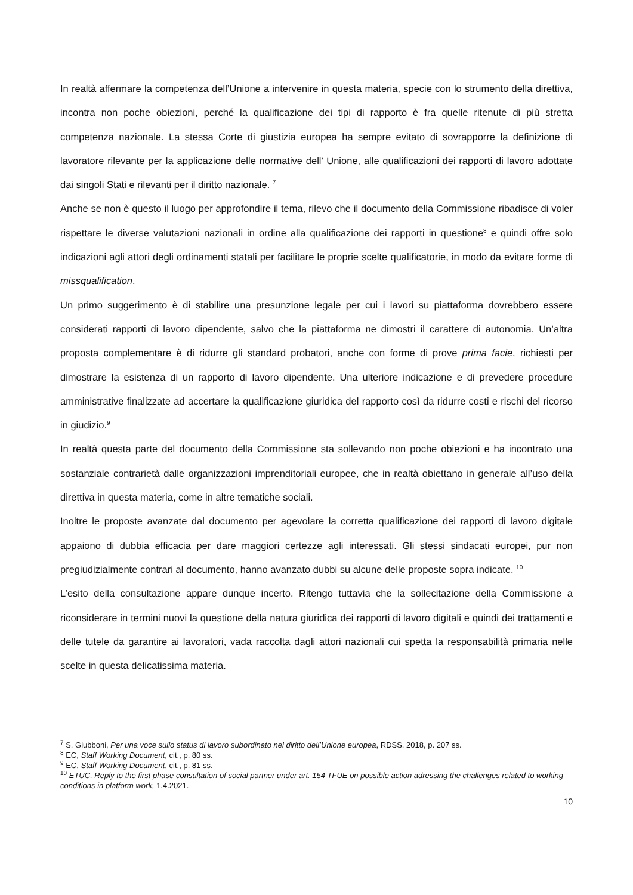In realtà affermare la competenza dell’Unione a intervenire in questa materia, specie con lo strumento della direttiva, incontra non poche obiezioni, perché la qualificazione dei tipi di rapporto è fra quelle ritenute di più stretta competenza nazionale. La stessa Corte di giustizia europea ha sempre evitato di sovrapporre la definizione di lavoratore rilevante per la applicazione delle normative dell’ Unione, alle qualificazioni dei rapporti di lavoro adottate dai singoli Stati e rilevanti per il diritto nazionale. <sup>7</sup>
Anche se non è questo il luogo per approfondire il tema, rilevo che il documento della Commissione ribadisce di voler rispettare le diverse valutazioni nazionali in ordine alla qualificazione dei rapporti in questione<sup>8</sup> e quindi offre solo indicazioni agli attori degli ordinamenti statali per facilitare le proprie scelte qualificatorie, in modo da evitare forme di missqualification.
Un primo suggerimento è di stabilire una presunzione legale per cui i lavori su piattaforma dovrebbero essere considerati rapporti di lavoro dipendente, salvo che la piattaforma ne dimostri il carattere di autonomia. Un’altra proposta complementare è di ridurre gli standard probatori, anche con forme di prove prima facie, richiesti per dimostrare la esistenza di un rapporto di lavoro dipendente. Una ulteriore indicazione e di prevedere procedure amministrative finalizzate ad accertare la qualificazione giuridica del rapporto così da ridurre costi e rischi del ricorso in giudizio.<sup>9</sup>
In realtà questa parte del documento della Commissione sta sollevando non poche obiezioni e ha incontrato una sostanziale contrarietà dalle organizzazioni imprenditoriali europee, che in realtà obiettano in generale all’uso della direttiva in questa materia, come in altre tematiche sociali.
Inoltre le proposte avanzate dal documento per agevolare la corretta qualificazione dei rapporti di lavoro digitale appaiono di dubbia efficacia per dare maggiori certezze agli interessati. Gli stessi sindacati europei, pur non pregiudizialmente contrari al documento, hanno avanzato dubbi su alcune delle proposte sopra indicate. <sup>10</sup>
L’esito della consultazione appare dunque incerto. Ritengo tuttavia che la sollecitazione della Commissione a riconsiderare in termini nuovi la questione della natura giuridica dei rapporti di lavoro digitali e quindi dei trattamenti e delle tutele da garantire ai lavoratori, vada raccolta dagli attori nazionali cui spetta la responsabilità primaria nelle scelte in questa delicatissima materia.
<sup>7</sup> S. Giubboni, Per una voce sullo status di lavoro subordinato nel diritto dell’Unione europea, RDSS, 2018, p. 207 ss.
<sup>8</sup> EC, Staff Working Document, cit., p. 80 ss.
<sup>9</sup> EC, Staff Working Document, cit., p. 81 ss.
<sup>10</sup> ETUC, Reply to the first phase consultation of social partner under art. 154 TFUE on possible action adressing the challenges related to working conditions in platform work, 1.4.2021.
10